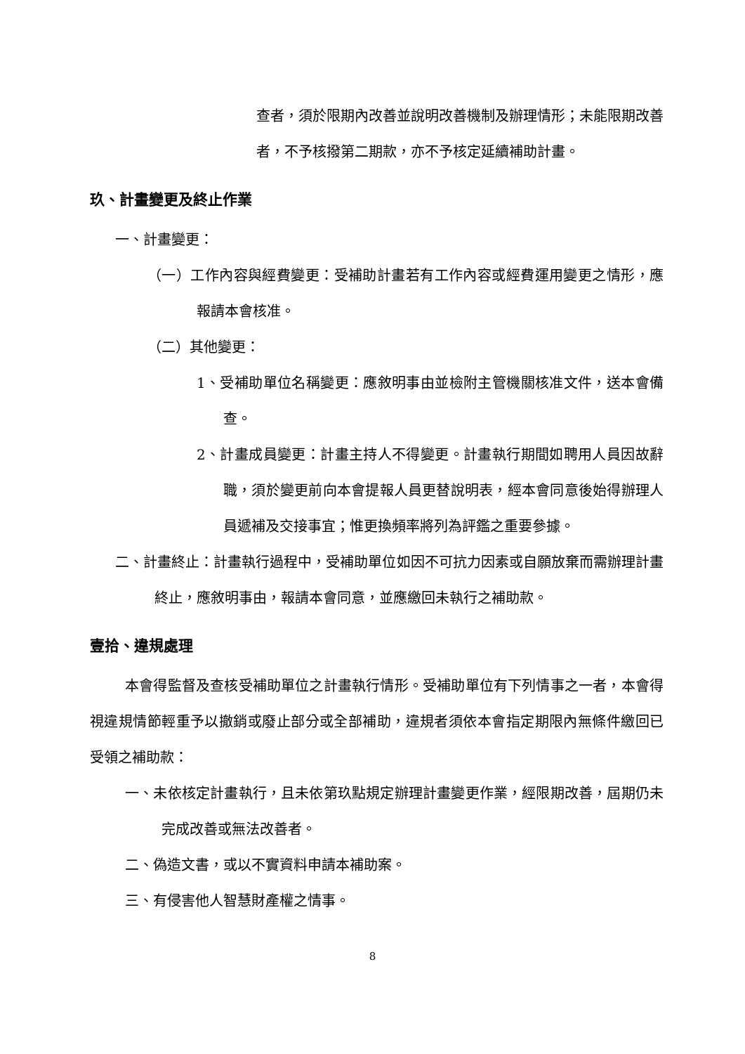查者，須於限期內改善並說明改善機制及辦理情形；未能限期改善者，不予核撥第二期款，亦不予核定延續補助計畫。
玖、計畫變更及終止作業
一、計畫變更：
（一）工作內容與經費變更：受補助計畫若有工作內容或經費運用變更之情形，應報請本會核准。
（二）其他變更：
1、受補助單位名稱變更：應敘明事由並檢附主管機關核准文件，送本會備查。
2、計畫成員變更：計畫主持人不得變更。計畫執行期間如聘用人員因故辭職，須於變更前向本會提報人員更替說明表，經本會同意後始得辦理人員遞補及交接事宜；惟更換頻率將列為評鑑之重要參據。
二、計畫終止：計畫執行過程中，受補助單位如因不可抗力因素或自願放棄而需辦理計畫終止，應敘明事由，報請本會同意，並應繳回未執行之補助款。
壹拾、違規處理
本會得監督及查核受補助單位之計畫執行情形。受補助單位有下列情事之一者，本會得視違規情節輕重予以撤銷或廢止部分或全部補助，違規者須依本會指定期限內無條件繳回已受領之補助款：
一、未依核定計畫執行，且未依第玖點規定辦理計畫變更作業，經限期改善，屆期仍未完成改善或無法改善者。
二、偽造文書，或以不實資料申請本補助案。
三、有侵害他人智慧財產權之情事。
8